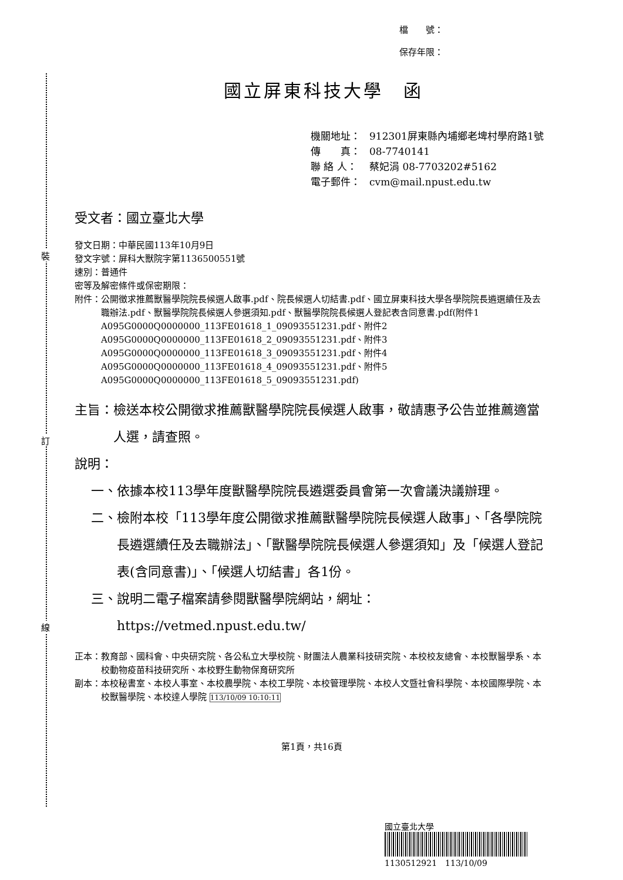裝
訂
線
檔　　號：
保存年限：
國立屏東科技大學　函
機關地址： 912301屏東縣內埔鄉老埤村學府路1號
傳　　真： 08-7740141
聯 絡 人： 蔡妃涓 08-7703202#5162
電子郵件： cvm@mail.npust.edu.tw
受文者：國立臺北大學
發文日期：中華民國113年10月9日
發文字號：屏科大獸院字第1136500551號
速別：普通件
密等及解密條件或保密期限：
附件： 公開徵求推薦獸醫學院院長候選人啟事.pdf、院長候選人切結書.pdf、國立屏東科技大學各學院院長遴選續任及去職辦法.pdf、獸醫學院院長候選人參選須知.pdf、獸醫學院院長候選人登記表含同意書.pdf(附件1 A095G0000Q0000000_113FE01618_1_09093551231.pdf、附件2 A095G0000Q0000000_113FE01618_2_09093551231.pdf、附件3 A095G0000Q0000000_113FE01618_3_09093551231.pdf、附件4 A095G0000Q0000000_113FE01618_4_09093551231.pdf、附件5 A095G0000Q0000000_113FE01618_5_09093551231.pdf)
主旨： 檢送本校公開徵求推薦獸醫學院院長候選人啟事，敬請惠予公告並推薦適當人選，請查照。
說明：
一、 依據本校113學年度獸醫學院院長遴選委員會第一次會議決議辦理。
二、 檢附本校「113學年度公開徵求推薦獸醫學院院長候選人啟事」、「各學院院長遴選續任及去職辦法」、「獸醫學院院長候選人參選須知」及「候選人登記表(含同意書)」、「候選人切結書」各1份。
三、 說明二電子檔案請參閱獸醫學院網站，網址：https://vetmed.npust.edu.tw/
正本： 教育部、國科會、中央研究院、各公私立大學校院、財團法人農業科技研究院、本校校友總會、本校獸醫學系、本校動物疫苗科技研究所、本校野生動物保育研究所
副本： 本校秘書室、本校人事室、本校農學院、本校工學院、本校管理學院、本校人文暨社會科學院、本校國際學院、本校獸醫學院、本校達人學院 113/10/09 10:10:11
第1頁，共16頁
國立臺北大學
1130512921　113/10/09